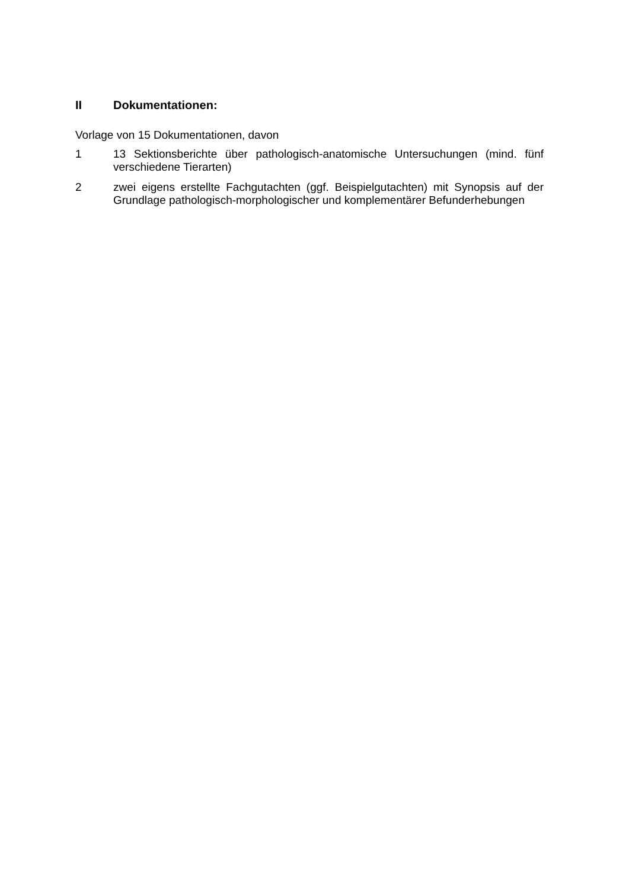II Dokumentationen:
Vorlage von 15 Dokumentationen, davon
1 13 Sektionsberichte über pathologisch-anatomische Untersuchungen (mind. fünf verschiedene Tierarten)
2 zwei eigens erstellte Fachgutachten (ggf. Beispielgutachten) mit Synopsis auf der Grundlage pathologisch-morphologischer und komplementärer Befunderhebungen